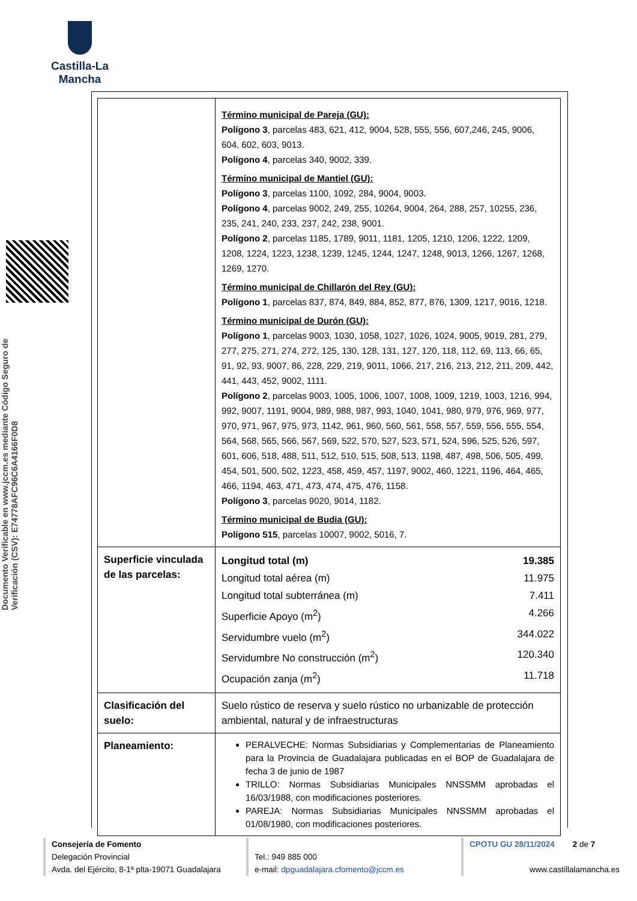Castilla-La Mancha
Documento Verificable en www.jccm.es mediante Código Seguro de Verificación (CSV): E74778AFC96C6A4166F0D8
| | Término municipal de Pareja (GU): Polígono 3 , parcelas 483, 621, 412, 9004, 528, 555, 556, 607,246, 245, 9006, 604, 602, 603, 9013. Polígono 4 , parcelas 340, 9002, 339. Término municipal de Mantiel (GU): Polígono 3 , parcelas 1100, 1092, 284, 9004, 9003. Polígono 4 , parcelas 9002, 249, 255, 10264, 9004, 264, 288, 257, 10255, 236, 235, 241, 240, 233, 237, 242, 238, 9001. Polígono 2 , parcelas 1185, 1789, 9011, 1181, 1205, 1210, 1206, 1222, 1209, 1208, 1224, 1223, 1238, 1239, 1245, 1244, 1247, 1248, 9013, 1266, 1267, 1268, 1269, 1270. Término municipal de Chillarón del Rey (GU): Polígono 1 , parcelas 837, 874, 849, 884, 852, 877, 876, 1309, 1217, 9016, 1218. Término municipal de Durón (GU): Polígono 1 , parcelas 9003, 1030, 1058, 1027, 1026, 1024, 9005, 9019, 281, 279, 277, 275, 271, 274, 272, 125, 130, 128, 131, 127, 120, 118, 112, 69, 113, 66, 65, 91, 92, 93, 9007, 86, 228, 229, 219, 9011, 1066, 217, 216, 213, 212, 211, 209, 442, 441, 443, 452, 9002, 1111. Polígono 2 , parcelas 9003, 1005, 1006, 1007, 1008, 1009, 1219, 1003, 1216, 994, 992, 9007, 1191, 9004, 989, 988, 987, 993, 1040, 1041, 980, 979, 976, 969, 977, 970, 971, 967, 975, 973, 1142, 961, 960, 560, 561, 558, 557, 559, 556, 555, 554, 564, 568, 565, 566, 567, 569, 522, 570, 527, 523, 571, 524, 596, 525, 526, 597, 601, 606, 518, 488, 511, 512, 510, 515, 508, 513, 1198, 487, 498, 506, 505, 499, 454, 501, 500, 502, 1223, 458, 459, 457, 1197, 9002, 460, 1221, 1196, 464, 465, 466, 1194, 463, 471, 473, 474, 475, 476, 1158. Polígono 3 , parcelas 9020, 9014, 1182. Término municipal de Budia (GU): Polígono 515 , parcelas 10007, 9002, 5016, 7. |
| Superficie vinculada de las parcelas: | Longitud total (m) 19.385 Longitud total aérea (m) 11.975 Longitud total subterránea (m) 7.411 Superficie Apoyo (m<sup>2</sup>) 4.266 Servidumbre vuelo (m<sup>2</sup>) 344.022 Servidumbre No construcción (m<sup>2</sup>) 120.340 Ocupación zanja (m<sup>2</sup>) 11.718 |
| Clasificación del suelo: | Suelo rústico de reserva y suelo rústico no urbanizable de protección ambiental, natural y de infraestructuras |
| Planeamiento: | PERALVECHE: Normas Subsidiarias y Complementarias de Planeamiento para la Provincia de Guadalajara publicadas en el BOP de Guadalajara de fecha 3 de junio de 1987 TRILLO: Normas Subsidiarias Municipales NNSSMM aprobadas el 16/03/1988, con modificaciones posteriores. PAREJA: Normas Subsidiarias Municipales NNSSMM aprobadas el 01/08/1980, con modificaciones posteriores. |
Consejería de Fomento
Delegación Provincial
Avda. del Ejército, 8-1ª plta-19071 Guadalajara
Tel.: 949 885 000
e-mail: dpguadalajara.cfomento@jccm.es
CPOTU GU 28/11/2024 2 de 7
www.castillalamancha.es